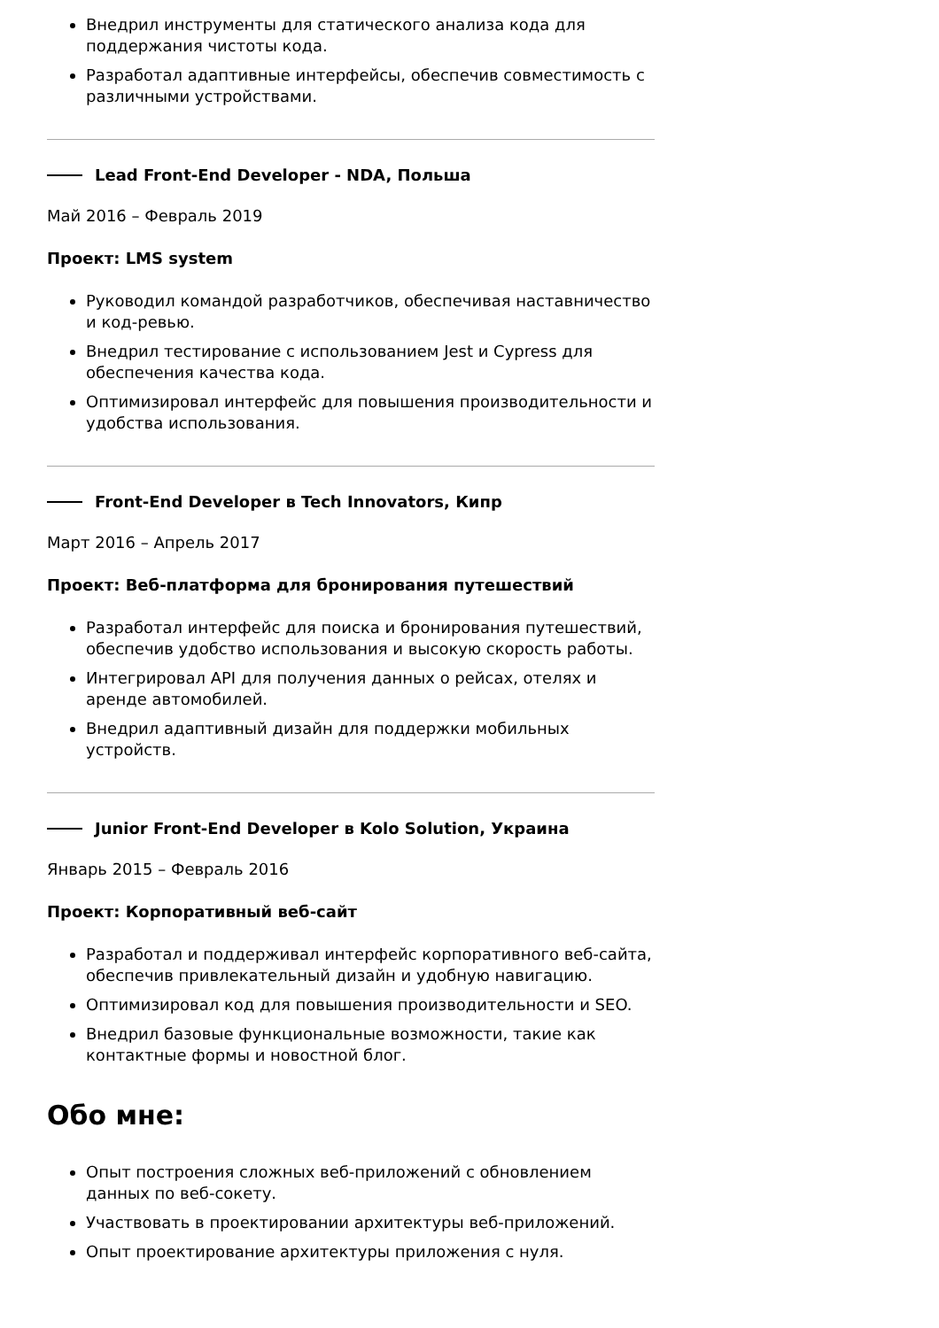Внедрил инструменты для статического анализа кода для поддержания чистоты кода.
Разработал адаптивные интерфейсы, обеспечив совместимость с различными устройствами.
Lead Front-End Developer - NDA, Польша
Май 2016 – Февраль 2019
Проект: LMS system
Руководил командой разработчиков, обеспечивая наставничество и код-ревью.
Внедрил тестирование с использованием Jest и Cypress для обеспечения качества кода.
Оптимизировал интерфейс для повышения производительности и удобства использования.
Front-End Developer в Tech Innovators, Кипр
Март 2016 – Апрель 2017
Проект: Веб-платформа для бронирования путешествий
Разработал интерфейс для поиска и бронирования путешествий, обеспечив удобство использования и высокую скорость работы.
Интегрировал API для получения данных о рейсах, отелях и аренде автомобилей.
Внедрил адаптивный дизайн для поддержки мобильных устройств.
Junior Front-End Developer в Kolo Solution, Украина
Январь 2015 – Февраль 2016
Проект: Корпоративный веб-сайт
Разработал и поддерживал интерфейс корпоративного веб-сайта, обеспечив привлекательный дизайн и удобную навигацию.
Оптимизировал код для повышения производительности и SEO.
Внедрил базовые функциональные возможности, такие как контактные формы и новостной блог.
Обо мне:
Опыт построения сложных веб-приложений с обновлением данных по веб-сокету.
Участвовать в проектировании архитектуры веб-приложений.
Опыт проектирование архитектуры приложения с нуля.